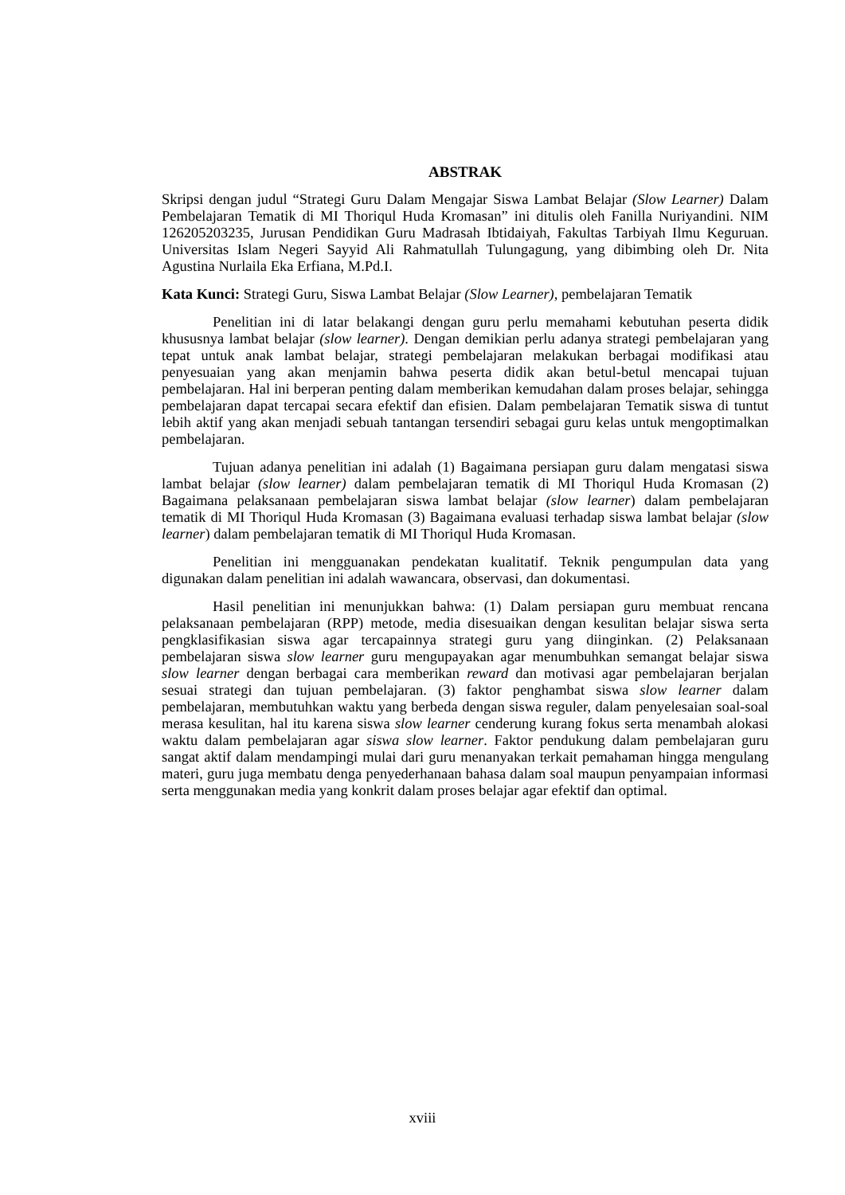ABSTRAK
Skripsi dengan judul “Strategi Guru Dalam Mengajar Siswa Lambat Belajar (Slow Learner) Dalam Pembelajaran Tematik di MI Thoriqul Huda Kromasan” ini ditulis oleh Fanilla Nuriyandini. NIM 126205203235, Jurusan Pendidikan Guru Madrasah Ibtidaiyah, Fakultas Tarbiyah Ilmu Keguruan. Universitas Islam Negeri Sayyid Ali Rahmatullah Tulungagung, yang dibimbing oleh Dr. Nita Agustina Nurlaila Eka Erfiana, M.Pd.I.
Kata Kunci: Strategi Guru, Siswa Lambat Belajar (Slow Learner), pembelajaran Tematik
Penelitian ini di latar belakangi dengan guru perlu memahami kebutuhan peserta didik khususnya lambat belajar (slow learner). Dengan demikian perlu adanya strategi pembelajaran yang tepat untuk anak lambat belajar, strategi pembelajaran melakukan berbagai modifikasi atau penyesuaian yang akan menjamin bahwa peserta didik akan betul-betul mencapai tujuan pembelajaran. Hal ini berperan penting dalam memberikan kemudahan dalam proses belajar, sehingga pembelajaran dapat tercapai secara efektif dan efisien. Dalam pembelajaran Tematik siswa di tuntut lebih aktif yang akan menjadi sebuah tantangan tersendiri sebagai guru kelas untuk mengoptimalkan pembelajaran.
Tujuan adanya penelitian ini adalah (1) Bagaimana persiapan guru dalam mengatasi siswa lambat belajar (slow learner) dalam pembelajaran tematik di MI Thoriqul Huda Kromasan (2) Bagaimana pelaksanaan pembelajaran siswa lambat belajar (slow learner) dalam pembelajaran tematik di MI Thoriqul Huda Kromasan (3) Bagaimana evaluasi terhadap siswa lambat belajar (slow learner) dalam pembelajaran tematik di MI Thoriqul Huda Kromasan.
Penelitian ini mengguanakan pendekatan kualitatif. Teknik pengumpulan data yang digunakan dalam penelitian ini adalah wawancara, observasi, dan dokumentasi.
Hasil penelitian ini menunjukkan bahwa: (1) Dalam persiapan guru membuat rencana pelaksanaan pembelajaran (RPP) metode, media disesuaikan dengan kesulitan belajar siswa serta pengklasifikasian siswa agar tercapainnya strategi guru yang diinginkan. (2) Pelaksanaan pembelajaran siswa slow learner guru mengupayakan agar menumbuhkan semangat belajar siswa slow learner dengan berbagai cara memberikan reward dan motivasi agar pembelajaran berjalan sesuai strategi dan tujuan pembelajaran. (3) faktor penghambat siswa slow learner dalam pembelajaran, membutuhkan waktu yang berbeda dengan siswa reguler, dalam penyelesaian soal-soal merasa kesulitan, hal itu karena siswa slow learner cenderung kurang fokus serta menambah alokasi waktu dalam pembelajaran agar siswa slow learner. Faktor pendukung dalam pembelajaran guru sangat aktif dalam mendampingi mulai dari guru menanyakan terkait pemahaman hingga mengulang materi, guru juga membatu denga penyederhanaan bahasa dalam soal maupun penyampaian informasi serta menggunakan media yang konkrit dalam proses belajar agar efektif dan optimal.
xviii